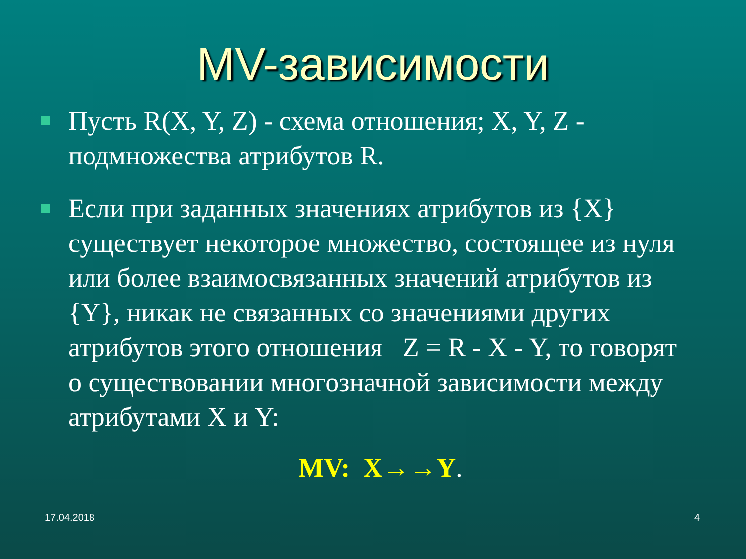MV-зависимости
Пусть R(X, Y, Z) - схема отношения; X, Y, Z - подмножества атрибутов R.
Если при заданных значениях атрибутов из {X} существует некоторое множество, состоящее из нуля или более взаимосвязанных значений атрибутов из {Y}, никак не связанных со значениями других атрибутов этого отношения Z = R - X - Y, то говорят о существовании многозначной зависимости между атрибутами X и Y:
MV: X→→Y.
17.04.2018 4